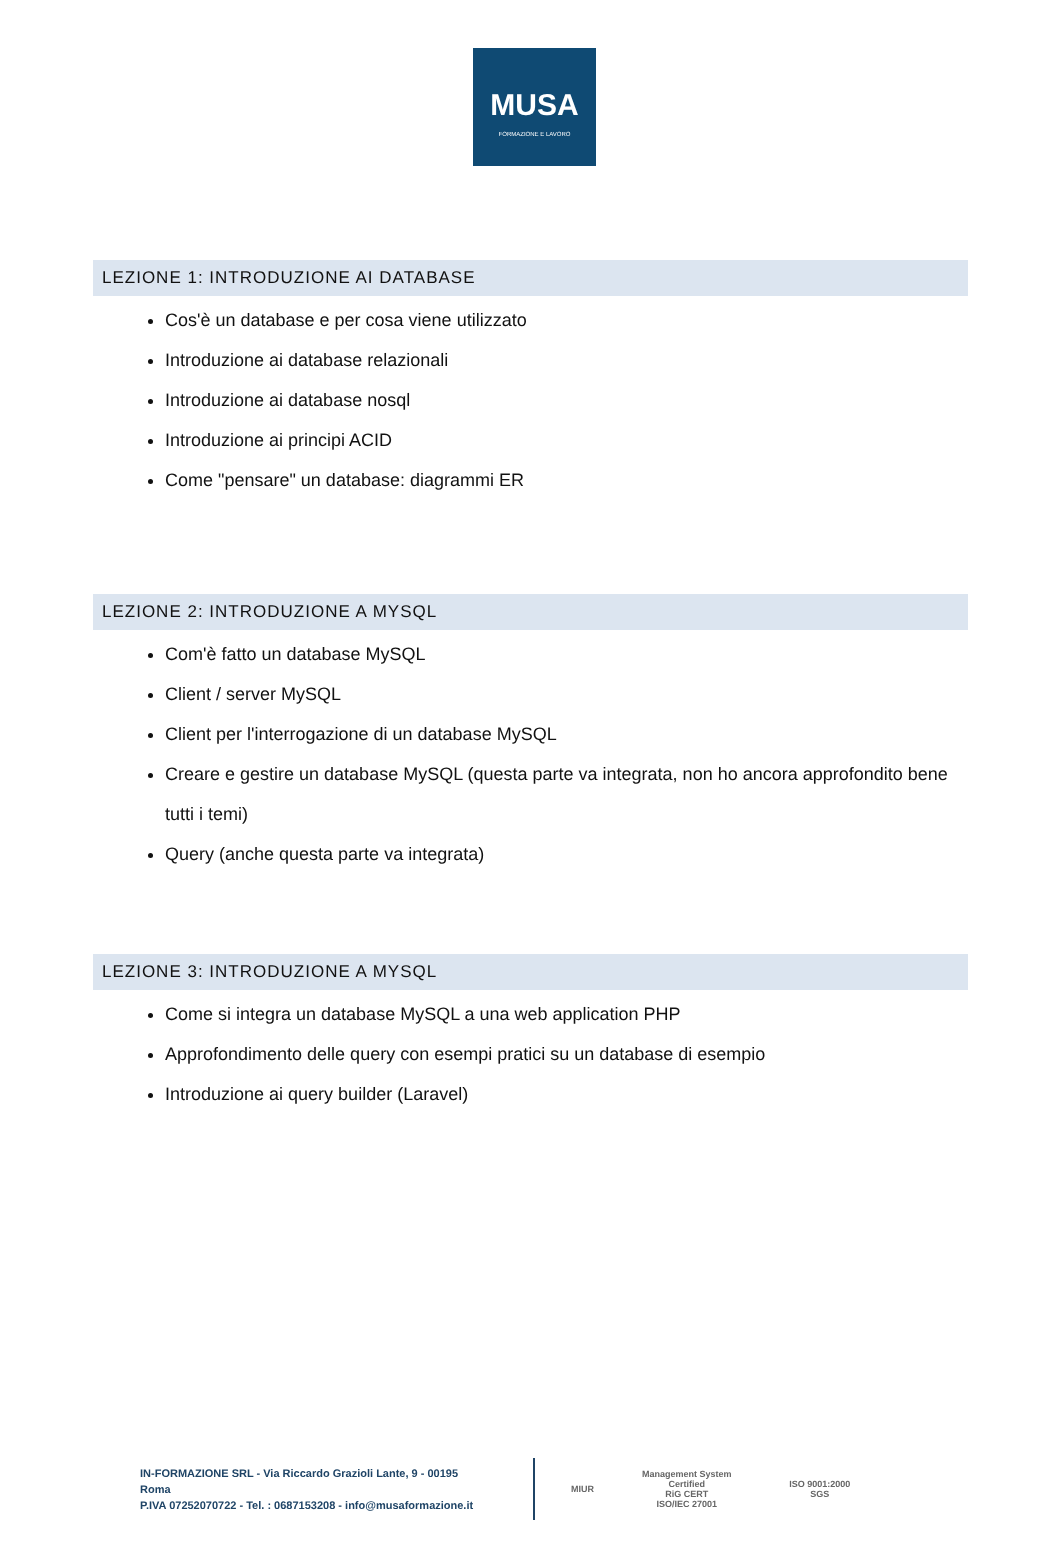MUSA
FORMAZIONE E LAVORO
LEZIONE 1: INTRODUZIONE AI DATABASE
Cos'è un database e per cosa viene utilizzato
Introduzione ai database relazionali
Introduzione ai database nosql
Introduzione ai principi ACID
Come "pensare" un database: diagrammi ER
LEZIONE 2: INTRODUZIONE A MYSQL
Com'è fatto un database MySQL
Client / server MySQL
Client per l'interrogazione di un database MySQL
Creare e gestire un database MySQL (questa parte va integrata, non ho ancora approfondito bene tutti i temi)
Query (anche questa parte va integrata)
LEZIONE 3: INTRODUZIONE A MYSQL
Come si integra un database MySQL a una web application PHP
Approfondimento delle query con esempi pratici su un database di esempio
Introduzione ai query builder (Laravel)
IN-FORMAZIONE SRL - Via Riccardo Grazioli Lante, 9 - 00195 Roma
P.IVA 07252070722 - Tel. : 0687153208 - info@musaformazione.it
MIUR
Management System Certified
RiG CERT
ISO/IEC 27001
ISO 9001:2000 SGS